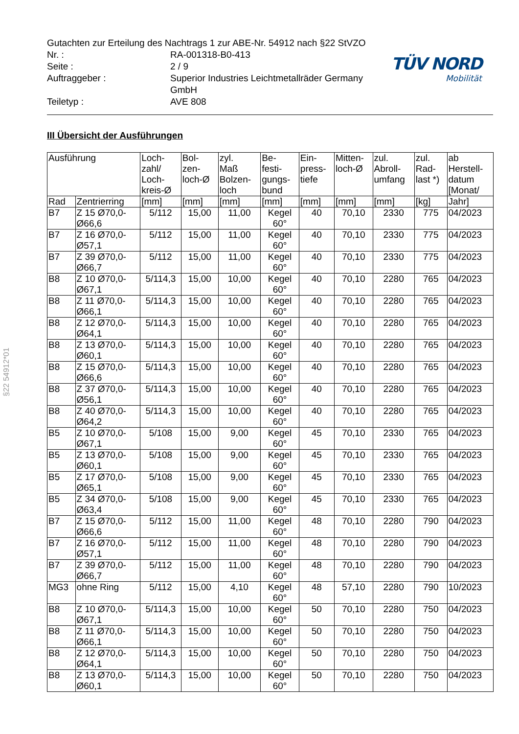Gutachten zur Erteilung des Nachtrags 1 zur ABE-Nr. 54912 nach §22 StVZO
Nr. : RA-001318-B0-413
Seite : 2 / 9
Auftraggeber : Superior Industries Leichtmetallräder Germany GmbH
Teiletyp : AVE 808
TÜV NORD
Mobilität
III Übersicht der Ausführungen
| Ausführung | | Loch- zahl/ Loch- kreis-Ø | Bol- zen- loch-Ø | zyl. Maß Bolzen- loch | Be- festi- gungs- bund | Ein- press- tiefe | Mitten- loch-Ø | zul. Abroll- umfang | zul. Rad- last *) | ab Herstell- datum [Monat/ |
| --- | --- | --- | --- | --- | --- | --- | --- | --- | --- | --- |
| Rad | Zentrierring | [mm] | [mm] | [mm] | [mm] | [mm] | [mm] | [mm] | [kg] | Jahr] |
| B7 | Z 15 Ø70,0- Ø66,6 | 5/112 | 15,00 | 11,00 | Kegel 60° | 40 | 70,10 | 2330 | 775 | 04/2023 |
| B7 | Z 16 Ø70,0- Ø57,1 | 5/112 | 15,00 | 11,00 | Kegel 60° | 40 | 70,10 | 2330 | 775 | 04/2023 |
| B7 | Z 39 Ø70,0- Ø66,7 | 5/112 | 15,00 | 11,00 | Kegel 60° | 40 | 70,10 | 2330 | 775 | 04/2023 |
| B8 | Z 10 Ø70,0- Ø67,1 | 5/114,3 | 15,00 | 10,00 | Kegel 60° | 40 | 70,10 | 2280 | 765 | 04/2023 |
| B8 | Z 11 Ø70,0- Ø66,1 | 5/114,3 | 15,00 | 10,00 | Kegel 60° | 40 | 70,10 | 2280 | 765 | 04/2023 |
| B8 | Z 12 Ø70,0- Ø64,1 | 5/114,3 | 15,00 | 10,00 | Kegel 60° | 40 | 70,10 | 2280 | 765 | 04/2023 |
| B8 | Z 13 Ø70,0- Ø60,1 | 5/114,3 | 15,00 | 10,00 | Kegel 60° | 40 | 70,10 | 2280 | 765 | 04/2023 |
| B8 | Z 15 Ø70,0- Ø66,6 | 5/114,3 | 15,00 | 10,00 | Kegel 60° | 40 | 70,10 | 2280 | 765 | 04/2023 |
| B8 | Z 37 Ø70,0- Ø56,1 | 5/114,3 | 15,00 | 10,00 | Kegel 60° | 40 | 70,10 | 2280 | 765 | 04/2023 |
| B8 | Z 40 Ø70,0- Ø64,2 | 5/114,3 | 15,00 | 10,00 | Kegel 60° | 40 | 70,10 | 2280 | 765 | 04/2023 |
| B5 | Z 10 Ø70,0- Ø67,1 | 5/108 | 15,00 | 9,00 | Kegel 60° | 45 | 70,10 | 2330 | 765 | 04/2023 |
| B5 | Z 13 Ø70,0- Ø60,1 | 5/108 | 15,00 | 9,00 | Kegel 60° | 45 | 70,10 | 2330 | 765 | 04/2023 |
| B5 | Z 17 Ø70,0- Ø65,1 | 5/108 | 15,00 | 9,00 | Kegel 60° | 45 | 70,10 | 2330 | 765 | 04/2023 |
| B5 | Z 34 Ø70,0- Ø63,4 | 5/108 | 15,00 | 9,00 | Kegel 60° | 45 | 70,10 | 2330 | 765 | 04/2023 |
| B7 | Z 15 Ø70,0- Ø66,6 | 5/112 | 15,00 | 11,00 | Kegel 60° | 48 | 70,10 | 2280 | 790 | 04/2023 |
| B7 | Z 16 Ø70,0- Ø57,1 | 5/112 | 15,00 | 11,00 | Kegel 60° | 48 | 70,10 | 2280 | 790 | 04/2023 |
| B7 | Z 39 Ø70,0- Ø66,7 | 5/112 | 15,00 | 11,00 | Kegel 60° | 48 | 70,10 | 2280 | 790 | 04/2023 |
| MG3 | ohne Ring | 5/112 | 15,00 | 4,10 | Kegel 60° | 48 | 57,10 | 2280 | 790 | 10/2023 |
| B8 | Z 10 Ø70,0- Ø67,1 | 5/114,3 | 15,00 | 10,00 | Kegel 60° | 50 | 70,10 | 2280 | 750 | 04/2023 |
| B8 | Z 11 Ø70,0- Ø66,1 | 5/114,3 | 15,00 | 10,00 | Kegel 60° | 50 | 70,10 | 2280 | 750 | 04/2023 |
| B8 | Z 12 Ø70,0- Ø64,1 | 5/114,3 | 15,00 | 10,00 | Kegel 60° | 50 | 70,10 | 2280 | 750 | 04/2023 |
| B8 | Z 13 Ø70,0- Ø60,1 | 5/114,3 | 15,00 | 10,00 | Kegel 60° | 50 | 70,10 | 2280 | 750 | 04/2023 |
§22 54912*01